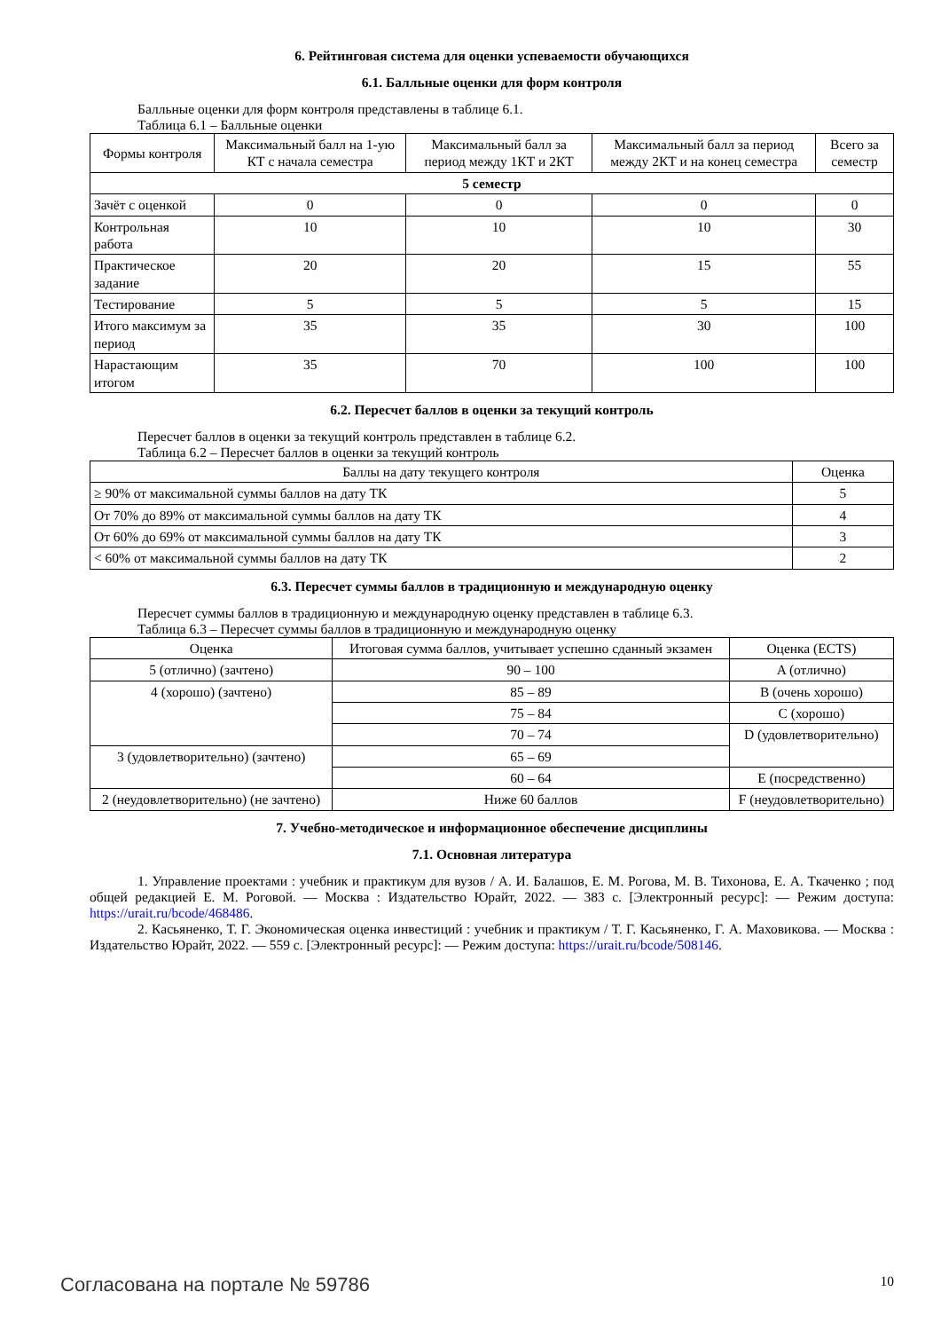6. Рейтинговая система для оценки успеваемости обучающихся
6.1. Балльные оценки для форм контроля
Балльные оценки для форм контроля представлены в таблице 6.1.
Таблица 6.1 – Балльные оценки
| Формы контроля | Максимальный балл на 1-ую КТ с начала семестра | Максимальный балл за период между 1КТ и 2КТ | Максимальный балл за период между 2КТ и на конец семестра | Всего за семестр |
| --- | --- | --- | --- | --- |
| 5 семестр | | | | |
| Зачёт с оценкой | 0 | 0 | 0 | 0 |
| Контрольная работа | 10 | 10 | 10 | 30 |
| Практическое задание | 20 | 20 | 15 | 55 |
| Тестирование | 5 | 5 | 5 | 15 |
| Итого максимум за период | 35 | 35 | 30 | 100 |
| Нарастающим итогом | 35 | 70 | 100 | 100 |
6.2. Пересчет баллов в оценки за текущий контроль
Пересчет баллов в оценки за текущий контроль представлен в таблице 6.2.
Таблица 6.2 – Пересчет баллов в оценки за текущий контроль
| Баллы на дату текущего контроля | Оценка |
| --- | --- |
| ≥ 90% от максимальной суммы баллов на дату ТК | 5 |
| От 70% до 89% от максимальной суммы баллов на дату ТК | 4 |
| От 60% до 69% от максимальной суммы баллов на дату ТК | 3 |
| < 60% от максимальной суммы баллов на дату ТК | 2 |
6.3. Пересчет суммы баллов в традиционную и международную оценку
Пересчет суммы баллов в традиционную и международную оценку представлен в таблице 6.3.
Таблица 6.3 – Пересчет суммы баллов в традиционную и международную оценку
| Оценка | Итоговая сумма баллов, учитывает успешно сданный экзамен | Оценка (ECTS) |
| --- | --- | --- |
| 5 (отлично) (зачтено) | 90 – 100 | A (отлично) |
| 4 (хорошо) (зачтено) | 85 – 89 | B (очень хорошо) |
| | 75 – 84 | C (хорошо) |
| | 70 – 74 | D (удовлетворительно) |
| 3 (удовлетворительно) (зачтено) | 65 – 69 | |
| | 60 – 64 | E (посредственно) |
| 2 (неудовлетворительно) (не зачтено) | Ниже 60 баллов | F (неудовлетворительно) |
7. Учебно-методическое и информационное обеспечение дисциплины
7.1. Основная литература
1. Управление проектами : учебник и практикум для вузов / А. И. Балашов, Е. М. Рогова, М. В. Тихонова, Е. А. Ткаченко ; под общей редакцией Е. М. Роговой. — Москва : Издательство Юрайт, 2022. — 383 с. [Электронный ресурс]: — Режим доступа: https://urait.ru/bcode/468486.
2. Касьяненко, Т. Г. Экономическая оценка инвестиций : учебник и практикум / Т. Г. Касьяненко, Г. А. Маховикова. — Москва : Издательство Юрайт, 2022. — 559 с. [Электронный ресурс]: — Режим доступа: https://urait.ru/bcode/508146.
Согласована на портале № 59786 10